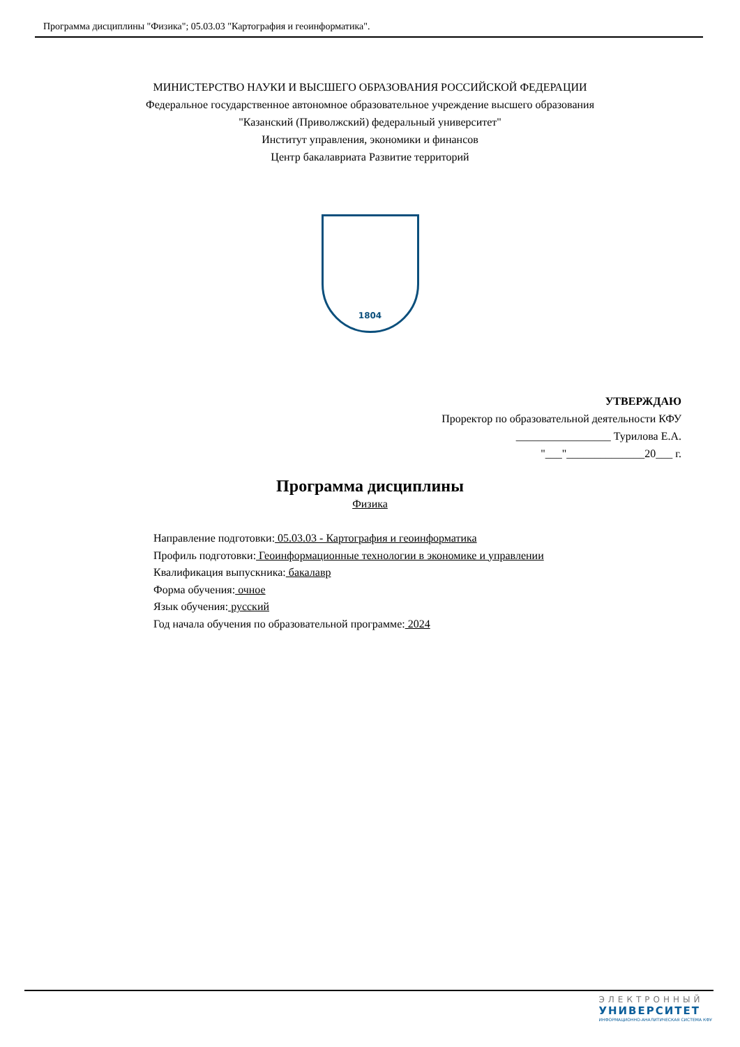Программа дисциплины "Физика"; 05.03.03 "Картография и геоинформатика".
МИНИСТЕРСТВО НАУКИ И ВЫСШЕГО ОБРАЗОВАНИЯ РОССИЙСКОЙ ФЕДЕРАЦИИ
Федеральное государственное автономное образовательное учреждение высшего образования
"Казанский (Приволжский) федеральный университет"
Институт управления, экономики и финансов
Центр бакалавриата Развитие территорий
1804
УТВЕРЖДАЮ
Проректор по образовательной деятельности КФУ
_________________ Турилова Е.А.
"___"______________20___ г.
Программа дисциплины
Физика
Направление подготовки: 05.03.03 - Картография и геоинформатика
Профиль подготовки: Геоинформационные технологии в экономике и управлении
Квалификация выпускника: бакалавр
Форма обучения: очное
Язык обучения: русский
Год начала обучения по образовательной программе: 2024
ЭЛЕКТРОННЫЙ
УНИВЕРСИТЕТ
ИНФОРМАЦИОННО-АНАЛИТИЧЕСКАЯ СИСТЕМА КФУ